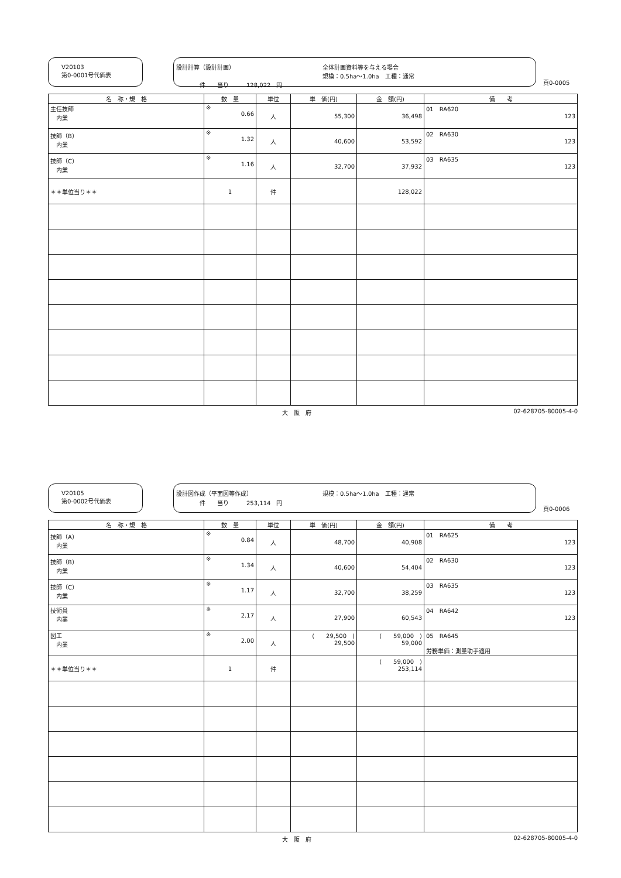V20103
第0-0001号代価表
設計計算（設計計画） 全体計画資料等を与える場合
規模：0.5ha〜1.0ha　工種：通常 件　　当り　　　128,022　円
頁0-0005
| 名 称・規 格 | 数 量 | 単位 | 単 価(円) | 金 額(円) | 備 考 |
| --- | --- | --- | --- | --- | --- |
| 主任技師 内業 | ※ 0.66 | 人 | 55,300 | 36,498 | 01 RA620 123 |
| 技師（B） 内業 | ※ 1.32 | 人 | 40,600 | 53,592 | 02 RA630 123 |
| 技師（C） 内業 | ※ 1.16 | 人 | 32,700 | 37,932 | 03 RA635 123 |
| ＊＊単位当り＊＊ | 1 | 件 | | 128,022 | |
大　阪　府 02-628705-80005-4-0
V20105
第0-0002号代価表
設計図作成（平面図等作成） 規模：0.5ha〜1.0ha　工種：通常 件　　当り　　　253,114　円
頁0-0006
| 名 称・規 格 | 数 量 | 単位 | 単 価(円) | 金 額(円) | 備 考 |
| --- | --- | --- | --- | --- | --- |
| 技師（A） 内業 | ※ 0.84 | 人 | 48,700 | 40,908 | 01 RA625 123 |
| 技師（B） 内業 | ※ 1.34 | 人 | 40,600 | 54,404 | 02 RA630 123 |
| 技師（C） 内業 | ※ 1.17 | 人 | 32,700 | 38,259 | 03 RA635 123 |
| 技術員 内業 | ※ 2.17 | 人 | 27,900 | 60,543 | 04 RA642 123 |
| 図工 内業 | ※ 2.00 | 人 | ( 29,500 ) 29,500 | ( 59,000 ) 59,000 | 05 RA645 労務単価：測量助手適用 |
| ＊＊単位当り＊＊ | 1 | 件 | | ( 59,000 ) 253,114 | |
大　阪　府 02-628705-80005-4-0